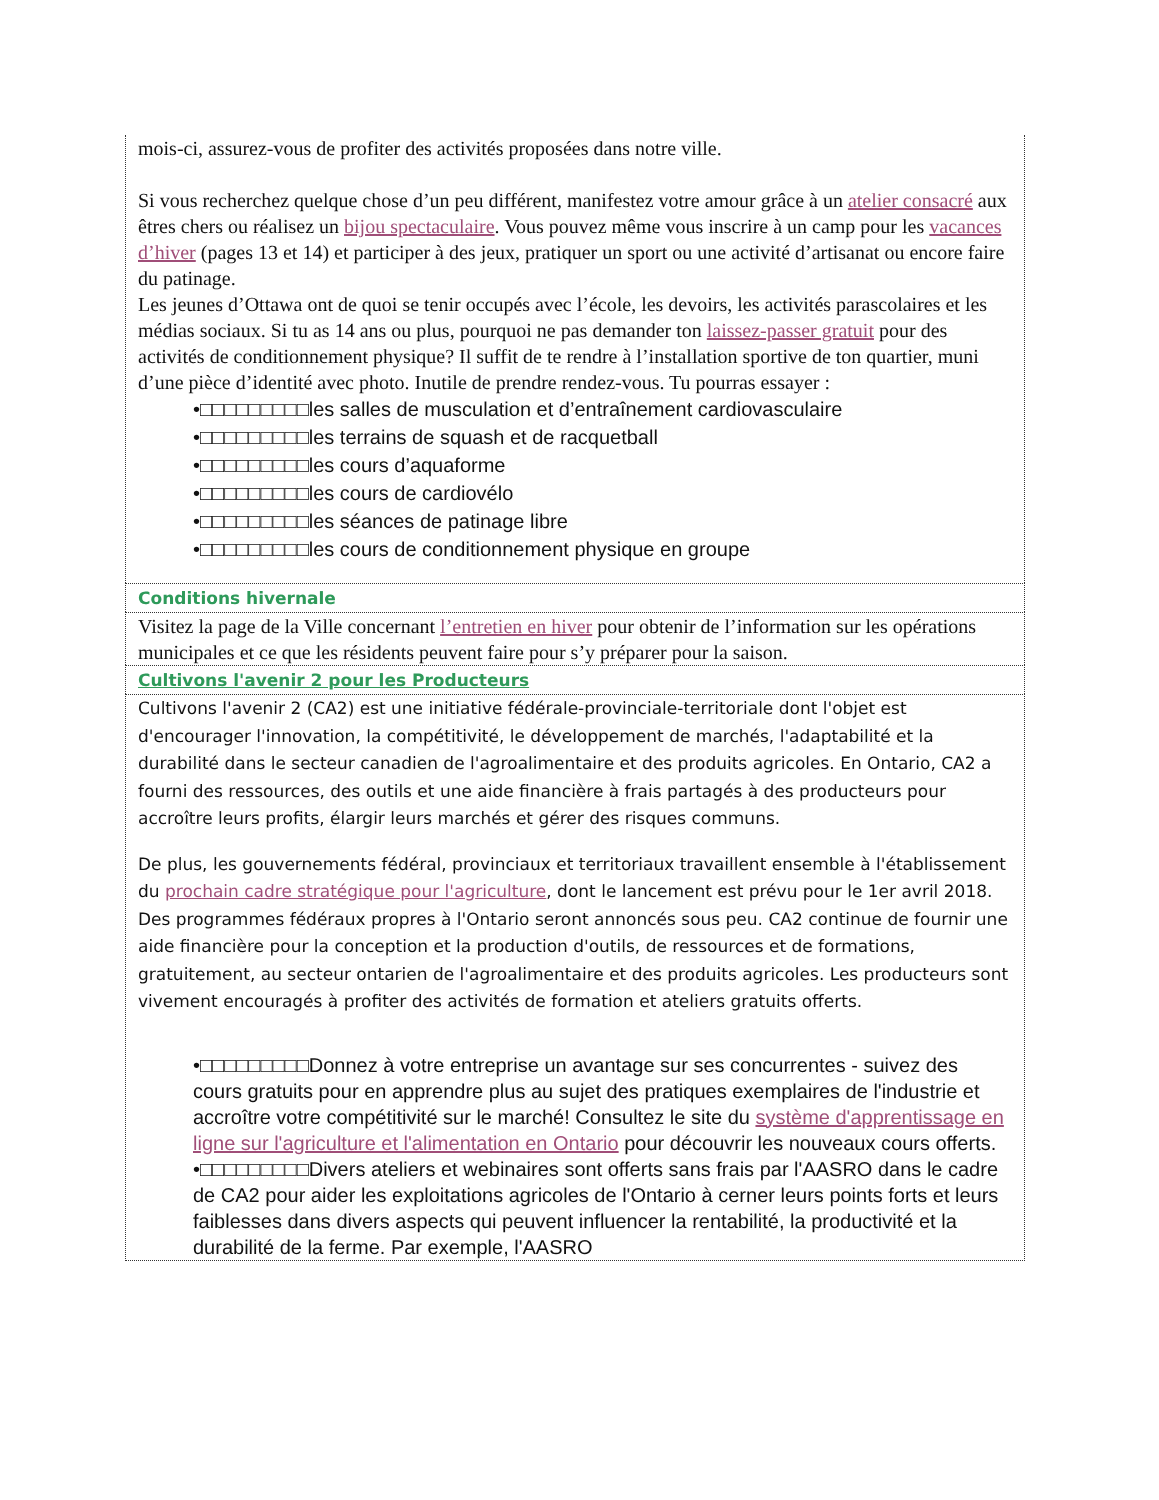mois-ci, assurez-vous de profiter des activités proposées dans notre ville.
Si vous recherchez quelque chose d’un peu différent, manifestez votre amour grâce à un atelier consacré aux êtres chers ou réalisez un bijou spectaculaire. Vous pouvez même vous inscrire à un camp pour les vacances d’hiver (pages 13 et 14) et participer à des jeux, pratiquer un sport ou une activité d’artisanat ou encore faire du patinage.
Les jeunes d’Ottawa ont de quoi se tenir occupés avec l’école, les devoirs, les activités parascolaires et les médias sociaux. Si tu as 14 ans ou plus, pourquoi ne pas demander ton laissez-passer gratuit pour des activités de conditionnement physique? Il suffit de te rendre à l’installation sportive de ton quartier, muni d’une pièce d’identité avec photo. Inutile de prendre rendez-vous. Tu pourras essayer :
•□□□□□□□□□les salles de musculation et d’entraînement cardiovasculaire
•□□□□□□□□□les terrains de squash et de racquetball
•□□□□□□□□□les cours d’aquaforme
•□□□□□□□□□les cours de cardiovélo
•□□□□□□□□□les séances de patinage libre
•□□□□□□□□□les cours de conditionnement physique en groupe
Conditions hivernale
Visitez la page de la Ville concernant l’entretien en hiver pour obtenir de l’information sur les opérations municipales et ce que les résidents peuvent faire pour s’y préparer pour la saison.
Cultivons l'avenir 2 pour les Producteurs
Cultivons l'avenir 2 (CA2) est une initiative fédérale-provinciale-territoriale dont l'objet est d'encourager l'innovation, la compétitivité, le développement de marchés, l'adaptabilité et la durabilité dans le secteur canadien de l'agroalimentaire et des produits agricoles. En Ontario, CA2 a fourni des ressources, des outils et une aide financière à frais partagés à des producteurs pour accroître leurs profits, élargir leurs marchés et gérer des risques communs.
De plus, les gouvernements fédéral, provinciaux et territoriaux travaillent ensemble à l'établissement du prochain cadre stratégique pour l'agriculture, dont le lancement est prévu pour le 1er avril 2018. Des programmes fédéraux propres à l'Ontario seront annoncés sous peu. CA2 continue de fournir une aide financière pour la conception et la production d'outils, de ressources et de formations, gratuitement, au secteur ontarien de l'agroalimentaire et des produits agricoles. Les producteurs sont vivement encouragés à profiter des activités de formation et ateliers gratuits offerts.
•□□□□□□□□□Donnez à votre entreprise un avantage sur ses concurrentes - suivez des cours gratuits pour en apprendre plus au sujet des pratiques exemplaires de l'industrie et accroître votre compétitivité sur le marché! Consultez le site du système d'apprentissage en ligne sur l'agriculture et l'alimentation en Ontario pour découvrir les nouveaux cours offerts.
•□□□□□□□□□Divers ateliers et webinaires sont offerts sans frais par l'AASRO dans le cadre de CA2 pour aider les exploitations agricoles de l'Ontario à cerner leurs points forts et leurs faiblesses dans divers aspects qui peuvent influencer la rentabilité, la productivité et la durabilité de la ferme. Par exemple, l'AASRO